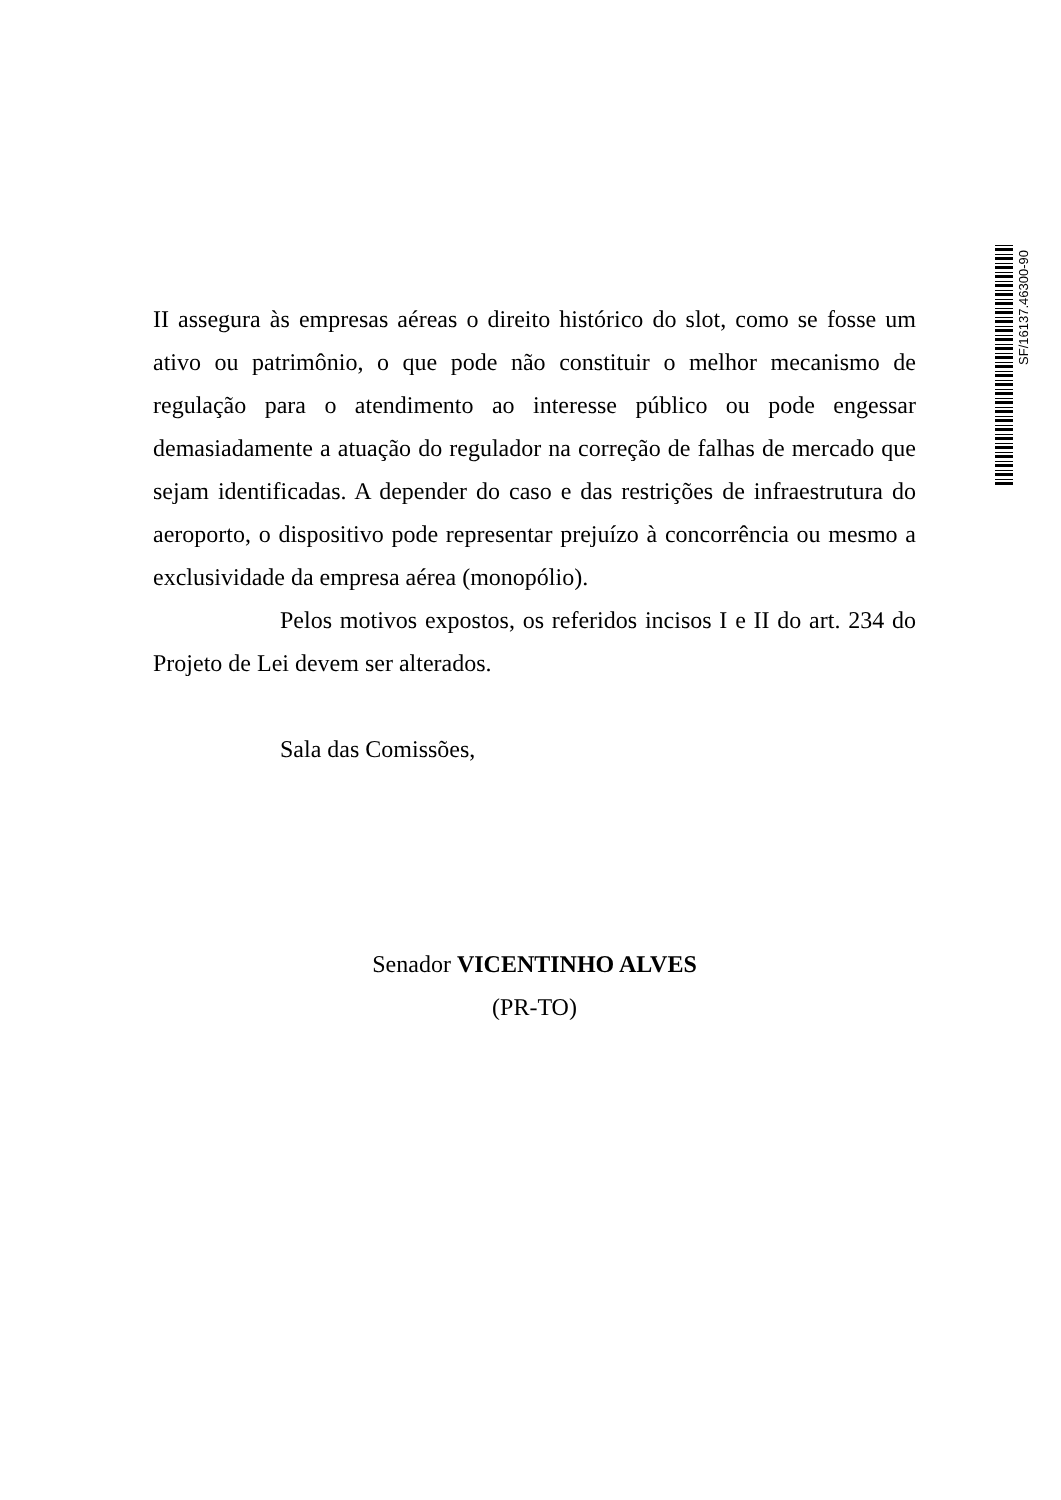SF/16137.46300-90
II assegura às empresas aéreas o direito histórico do slot, como se fosse um ativo ou patrimônio, o que pode não constituir o melhor mecanismo de regulação para o atendimento ao interesse público ou pode engessar demasiadamente a atuação do regulador na correção de falhas de mercado que sejam identificadas. A depender do caso e das restrições de infraestrutura do aeroporto, o dispositivo pode representar prejuízo à concorrência ou mesmo a exclusividade da empresa aérea (monopólio).
Pelos motivos expostos, os referidos incisos I e II do art. 234 do Projeto de Lei devem ser alterados.
Sala das Comissões,
Senador VICENTINHO ALVES
(PR-TO)